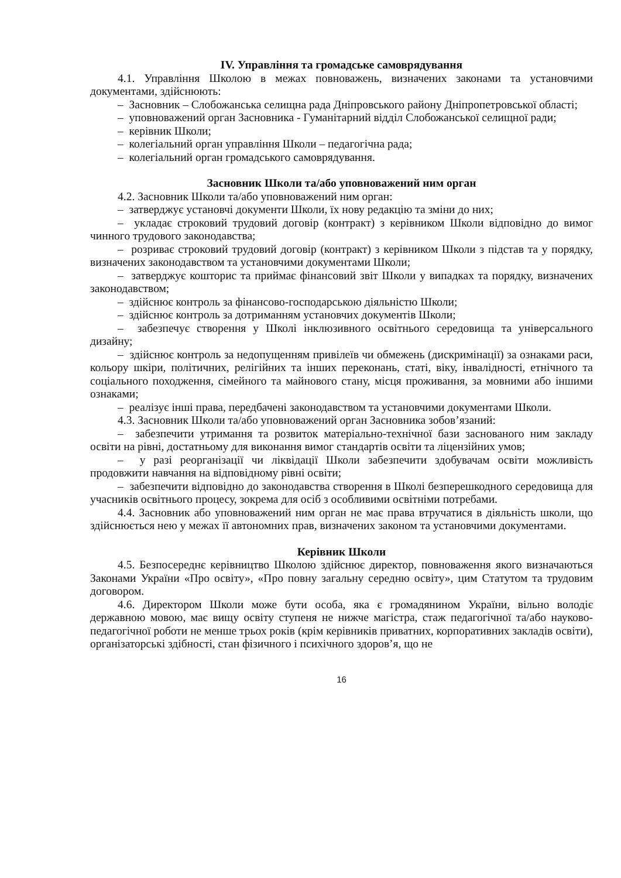IV. Управління та громадське самоврядування
4.1. Управління Школою в межах повноважень, визначених законами та установчими документами, здійснюють:
– Засновник – Слобожанська селищна рада Дніпровського району Дніпропетровської області;
– уповноважений орган Засновника - Гуманітарний відділ Слобожанської селищної ради;
– керівник Школи;
– колегіальний орган управління Школи – педагогічна рада;
– колегіальний орган громадського самоврядування.
Засновник Школи та/або уповноважений ним орган
4.2. Засновник Школи та/або уповноважений ним орган:
– затверджує установчі документи Школи, їх нову редакцію та зміни до них;
– укладає строковий трудовий договір (контракт) з керівником Школи відповідно до вимог чинного трудового законодавства;
– розриває строковий трудовий договір (контракт) з керівником Школи з підстав та у порядку, визначених законодавством та установчими документами Школи;
– затверджує кошторис та приймає фінансовий звіт Школи у випадках та порядку, визначених законодавством;
– здійснює контроль за фінансово-господарською діяльністю Школи;
– здійснює контроль за дотриманням установчих документів Школи;
– забезпечує створення у Школі інклюзивного освітнього середовища та універсального дизайну;
– здійснює контроль за недопущенням привілеїв чи обмежень (дискримінації) за ознаками раси, кольору шкіри, політичних, релігійних та інших переконань, статі, віку, інвалідності, етнічного та соціального походження, сімейного та майнового стану, місця проживання, за мовними або іншими ознаками;
– реалізує інші права, передбачені законодавством та установчими документами Школи.
4.3. Засновник Школи та/або уповноважений орган Засновника зобов’язаний:
– забезпечити утримання та розвиток матеріально-технічної бази заснованого ним закладу освіти на рівні, достатньому для виконання вимог стандартів освіти та ліцензійних умов;
– у разі реорганізації чи ліквідації Школи забезпечити здобувачам освіти можливість продовжити навчання на відповідному рівні освіти;
– забезпечити відповідно до законодавства створення в Школі безперешкодного середовища для учасників освітнього процесу, зокрема для осіб з особливими освітніми потребами.
4.4. Засновник або уповноважений ним орган не має права втручатися в діяльність школи, що здійснюється нею у межах її автономних прав, визначених законом та установчими документами.
Керівник Школи
4.5. Безпосереднє керівництво Школою здійснює директор, повноваження якого визначаються Законами України «Про освіту», «Про повну загальну середню освіту», цим Статутом та трудовим договором.
4.6. Директором Школи може бути особа, яка є громадянином України, вільно володіє державною мовою, має вищу освіту ступеня не нижче магістра, стаж педагогічної та/або науково-педагогічної роботи не менше трьох років (крім керівників приватних, корпоративних закладів освіти), організаторські здібності, стан фізичного і психічного здоров’я, що не
16